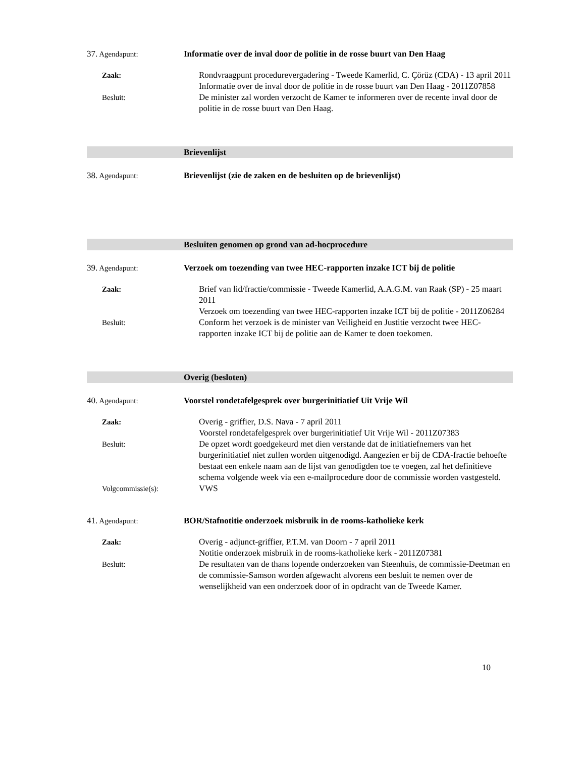37. Agendapunt: Informatie over de inval door de politie in de rosse buurt van Den Haag
Zaak: Rondvraagpunt procedurevergadering - Tweede Kamerlid, C. Çörüz (CDA) - 13 april 2011
Informatie over de inval door de politie in de rosse buurt van Den Haag - 2011Z07858
Besluit: De minister zal worden verzocht de Kamer te informeren over de recente inval door de politie in de rosse buurt van Den Haag.
Brievenlijst
38. Agendapunt: Brievenlijst (zie de zaken en de besluiten op de brievenlijst)
Besluiten genomen op grond van ad-hocprocedure
39. Agendapunt: Verzoek om toezending van twee HEC-rapporten inzake ICT bij de politie
Zaak: Brief van lid/fractie/commissie - Tweede Kamerlid, A.A.G.M. van Raak (SP) - 25 maart 2011
Verzoek om toezending van twee HEC-rapporten inzake ICT bij de politie - 2011Z06284
Besluit: Conform het verzoek is de minister van Veiligheid en Justitie verzocht twee HEC-rapporten inzake ICT bij de politie aan de Kamer te doen toekomen.
Overig (besloten)
40. Agendapunt: Voorstel rondetafelgesprek over burgerinitiatief Uit Vrije Wil
Zaak: Overig - griffier, D.S. Nava - 7 april 2011
Voorstel rondetafelgesprek over burgerinitiatief Uit Vrije Wil - 2011Z07383
Besluit: De opzet wordt goedgekeurd met dien verstande dat de initiatiefnemers van het burgerinitiatief niet zullen worden uitgenodigd. Aangezien er bij de CDA-fractie behoefte bestaat een enkele naam aan de lijst van genodigden toe te voegen, zal het definitieve schema volgende week via een e-mailprocedure door de commissie worden vastgesteld.
Volgcommissie(s): VWS
41. Agendapunt: BOR/Stafnotitie onderzoek misbruik in de rooms-katholieke kerk
Zaak: Overig - adjunct-griffier, P.T.M. van Doorn - 7 april 2011
Notitie onderzoek misbruik in de rooms-katholieke kerk - 2011Z07381
Besluit: De resultaten van de thans lopende onderzoeken van Steenhuis, de commissie-Deetman en de commissie-Samson worden afgewacht alvorens een besluit te nemen over de wenselijkheid van een onderzoek door of in opdracht van de Tweede Kamer.
10